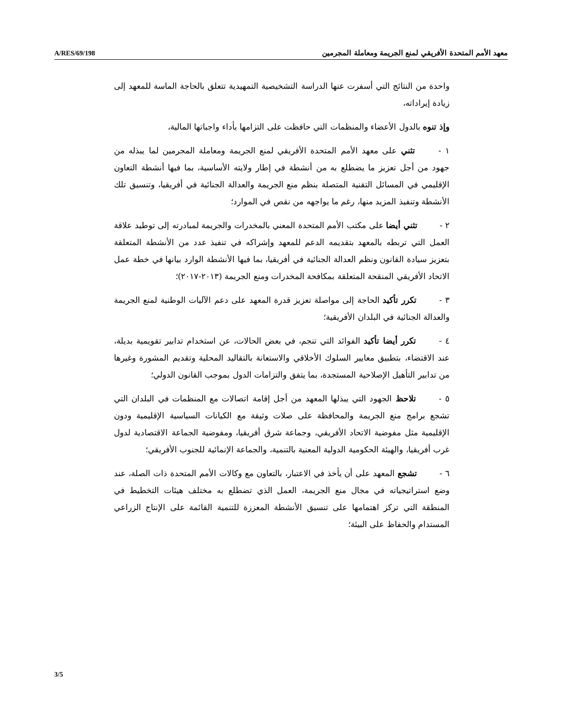A/RES/69/198 معهد الأمم المتحدة الأفريقي لمنع الجريمة ومعاملة المجرمين
واحدة من النتائج التي أسفرت عنها الدراسة التشخيصية التمهيدية تتعلق بالحاجة الماسة للمعهد إلى زيادة إيراداته،
وإذ تنوه بالدول الأعضاء والمنظمات التي حافظت على التزامها بأداء واجباتها المالية،
١ - تثني على معهد الأمم المتحدة الأفريقي لمنع الجريمة ومعاملة المجرمين لما يبذله من جهود من أجل تعزيز ما يضطلع به من أنشطة في إطار ولايته الأساسية، بما فيها أنشطة التعاون الإقليمي في المسائل التقنية المتصلة بنظم منع الجريمة والعدالة الجنائية في أفريقيا، وتنسيق تلك الأنشطة وتنفيذ المزيد منها، رغم ما يواجهه من نقص في الموارد؛
٢ - تثني أيضا على مكتب الأمم المتحدة المعني بالمخدرات والجريمة لمبادرته إلى توطيد علاقة العمل التي تربطه بالمعهد بتقديمه الدعم للمعهد وإشراكه في تنفيذ عدد من الأنشطة المتعلقة بتعزيز سيادة القانون ونظم العدالة الجنائية في أفريقيا، بما فيها الأنشطة الوارد بيانها في خطة عمل الاتحاد الأفريقي المنقحة المتعلقة بمكافحة المخدرات ومنع الجريمة (٢٠١٣-٢٠١٧)؛
٣ - تكرر تأكيد الحاجة إلى مواصلة تعزيز قدرة المعهد على دعم الآليات الوطنية لمنع الجريمة والعدالة الجنائية في البلدان الأفريقية؛
٤ - تكرر أيضا تأكيد الفوائد التي تنجم، في بعض الحالات، عن استخدام تدابير تقويمية بديلة، عند الاقتضاء، بتطبيق معايير السلوك الأخلاقي والاستعانة بالتقاليد المحلية وتقديم المشورة وغيرها من تدابير التأهيل الإصلاحية المستجدة، بما يتفق والتزامات الدول بموجب القانون الدولي؛
٥ - تلاحظ الجهود التي يبذلها المعهد من أجل إقامة اتصالات مع المنظمات في البلدان التي تشجع برامج منع الجريمة والمحافظة على صلات وثيقة مع الكيانات السياسية الإقليمية ودون الإقليمية مثل مفوضية الاتحاد الأفريقي، وجماعة شرق أفريقيا، ومفوضية الجماعة الاقتصادية لدول غرب أفريقيا، والهيئة الحكومية الدولية المعنية بالتنمية، والجماعة الإنمائية للجنوب الأفريقي؛
٦ - تشجع المعهد على أن يأخذ في الاعتبار، بالتعاون مع وكالات الأمم المتحدة ذات الصلة، عند وضع استراتيجياته في مجال منع الجريمة، العمل الذي تضطلع به مختلف هيئات التخطيط في المنطقة التي تركز اهتمامها على تنسيق الأنشطة المعززة للتنمية القائمة على الإنتاج الزراعي المستدام والحفاظ على البيئة؛
3/5